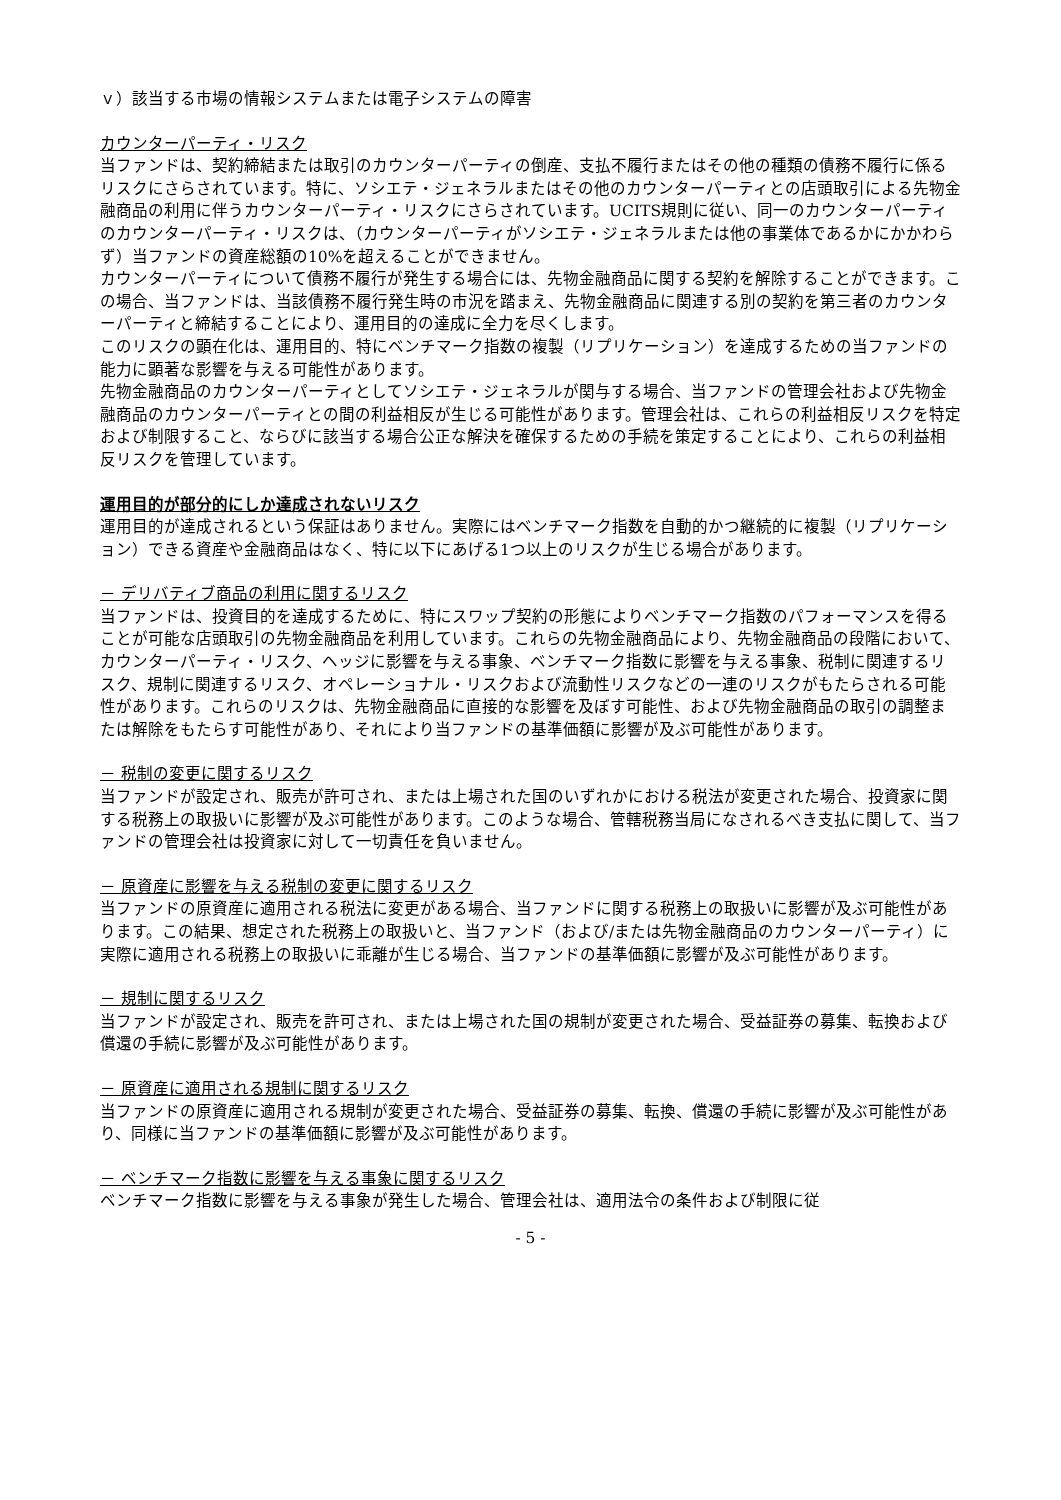ｖ）該当する市場の情報システムまたは電子システムの障害
カウンターパーティ・リスク
当ファンドは、契約締結または取引のカウンターパーティの倒産、支払不履行またはその他の種類の債務不履行に係るリスクにさらされています。特に、ソシエテ・ジェネラルまたはその他のカウンターパーティとの店頭取引による先物金融商品の利用に伴うカウンターパーティ・リスクにさらされています。UCITS規則に従い、同一のカウンターパーティのカウンターパーティ・リスクは、（カウンターパーティがソシエテ・ジェネラルまたは他の事業体であるかにかかわらず）当ファンドの資産総額の10%を超えることができません。
カウンターパーティについて債務不履行が発生する場合には、先物金融商品に関する契約を解除することができます。この場合、当ファンドは、当該債務不履行発生時の市況を踏まえ、先物金融商品に関連する別の契約を第三者のカウンターパーティと締結することにより、運用目的の達成に全力を尽くします。
このリスクの顕在化は、運用目的、特にベンチマーク指数の複製（リプリケーション）を達成するための当ファンドの能力に顕著な影響を与える可能性があります。
先物金融商品のカウンターパーティとしてソシエテ・ジェネラルが関与する場合、当ファンドの管理会社および先物金融商品のカウンターパーティとの間の利益相反が生じる可能性があります。管理会社は、これらの利益相反リスクを特定および制限すること、ならびに該当する場合公正な解決を確保するための手続を策定することにより、これらの利益相反リスクを管理しています。
運用目的が部分的にしか達成されないリスク
運用目的が達成されるという保証はありません。実際にはベンチマーク指数を自動的かつ継続的に複製（リプリケーション）できる資産や金融商品はなく、特に以下にあげる1つ以上のリスクが生じる場合があります。
－ デリバティブ商品の利用に関するリスク
当ファンドは、投資目的を達成するために、特にスワップ契約の形態によりベンチマーク指数のパフォーマンスを得ることが可能な店頭取引の先物金融商品を利用しています。これらの先物金融商品により、先物金融商品の段階において、カウンターパーティ・リスク、ヘッジに影響を与える事象、ベンチマーク指数に影響を与える事象、税制に関連するリスク、規制に関連するリスク、オペレーショナル・リスクおよび流動性リスクなどの一連のリスクがもたらされる可能性があります。これらのリスクは、先物金融商品に直接的な影響を及ぼす可能性、および先物金融商品の取引の調整または解除をもたらす可能性があり、それにより当ファンドの基準価額に影響が及ぶ可能性があります。
－ 税制の変更に関するリスク
当ファンドが設定され、販売が許可され、または上場された国のいずれかにおける税法が変更された場合、投資家に関する税務上の取扱いに影響が及ぶ可能性があります。このような場合、管轄税務当局になされるべき支払に関して、当ファンドの管理会社は投資家に対して一切責任を負いません。
－ 原資産に影響を与える税制の変更に関するリスク
当ファンドの原資産に適用される税法に変更がある場合、当ファンドに関する税務上の取扱いに影響が及ぶ可能性があります。この結果、想定された税務上の取扱いと、当ファンド（および/または先物金融商品のカウンターパーティ）に実際に適用される税務上の取扱いに乖離が生じる場合、当ファンドの基準価額に影響が及ぶ可能性があります。
－ 規制に関するリスク
当ファンドが設定され、販売を許可され、または上場された国の規制が変更された場合、受益証券の募集、転換および償還の手続に影響が及ぶ可能性があります。
－ 原資産に適用される規制に関するリスク
当ファンドの原資産に適用される規制が変更された場合、受益証券の募集、転換、償還の手続に影響が及ぶ可能性があり、同様に当ファンドの基準価額に影響が及ぶ可能性があります。
－ ベンチマーク指数に影響を与える事象に関するリスク
ベンチマーク指数に影響を与える事象が発生した場合、管理会社は、適用法令の条件および制限に従
- 5 -